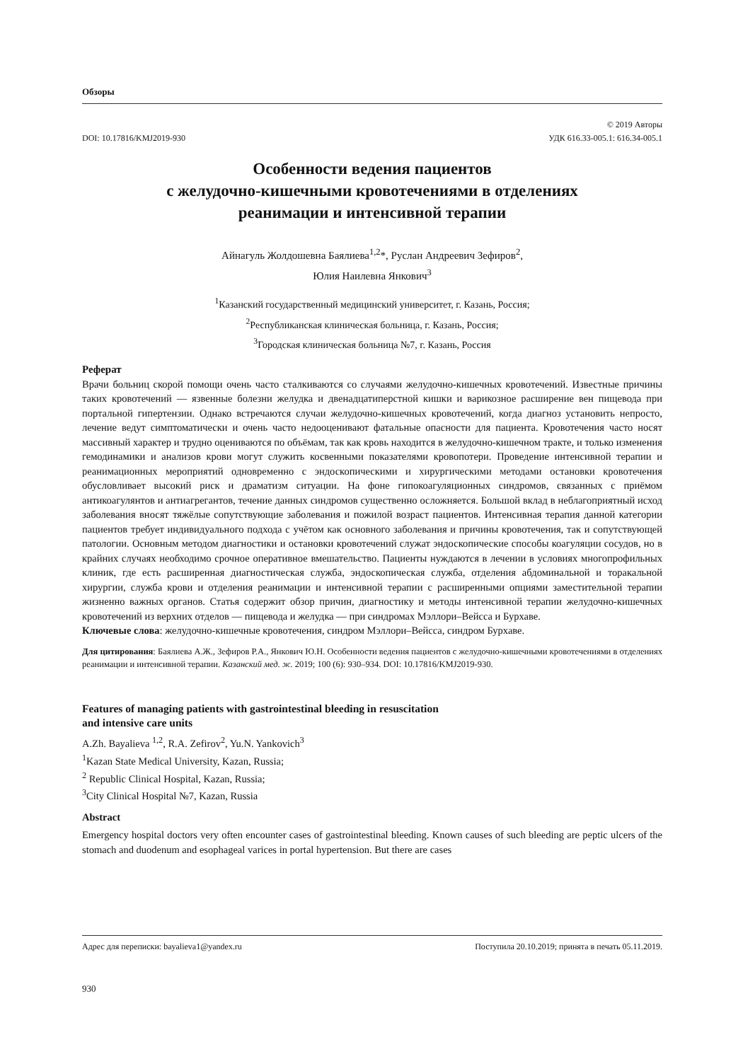Обзоры
DOI: 10.17816/KMJ2019-930
© 2019 Авторы
УДК 616.33-005.1: 616.34-005.1
Особенности ведения пациентов
с желудочно-кишечными кровотечениями в отделениях
реанимации и интенсивной терапии
Айнагуль Жолдошевна Баялиева<sup>1,2</sup>*, Руслан Андреевич Зефиров<sup>2</sup>,
Юлия Наилевна Янкович<sup>3</sup>
<sup>1</sup> Казанский государственный медицинский университет, г. Казань, Россия;
<sup>2</sup> Республиканская клиническая больница, г. Казань, Россия;
<sup>3</sup> Городская клиническая больница №7, г. Казань, Россия
Реферат
Врачи больниц скорой помощи очень часто сталкиваются со случаями желудочно-кишечных кровотечений. Известные причины таких кровотечений — язвенные болезни желудка и двенадцатиперстной кишки и варикозное расширение вен пищевода при портальной гипертензии. Однако встречаются случаи желудочно-кишечных кровотечений, когда диагноз установить непросто, лечение ведут симптоматически и очень часто недооценивают фатальные опасности для пациента. Кровотечения часто носят массивный характер и трудно оцениваются по объёмам, так как кровь находится в желудочно-кишечном тракте, и только изменения гемодинамики и анализов крови могут служить косвенными показателями кровопотери. Проведение интенсивной терапии и реанимационных мероприятий одновременно с эндоскопическими и хирургическими методами остановки кровотечения обусловливает высокий риск и драматизм ситуации. На фоне гипокоагуляционных синдромов, связанных с приёмом антикоагулянтов и антиагрегантов, течение данных синдромов существенно осложняется. Большой вклад в неблагоприятный исход заболевания вносят тяжёлые сопутствующие заболевания и пожилой возраст пациентов. Интенсивная терапия данной категории пациентов требует индивидуального подхода с учётом как основного заболевания и причины кровотечения, так и сопутствующей патологии. Основным методом диагностики и остановки кровотечений служат эндоскопические способы коагуляции сосудов, но в крайних случаях необходимо срочное оперативное вмешательство. Пациенты нуждаются в лечении в условиях многопрофильных клиник, где есть расширенная диагностическая служба, эндоскопическая служба, отделения абдоминальной и торакальной хирургии, служба крови и отделения реанимации и интенсивной терапии с расширенными опциями заместительной терапии жизненно важных органов. Статья содержит обзор причин, диагностику и методы интенсивной терапии желудочно-кишечных кровотечений из верхних отделов — пищевода и желудка — при синдромах Мэллори–Вейсса и Бурхаве.
Ключевые слова: желудочно-кишечные кровотечения, синдром Мэллори–Вейсса, синдром Бурхаве.
Для цитирования: Баялиева А.Ж., Зефиров Р.А., Янкович Ю.Н. Особенности ведения пациентов с желудочно-кишечными кровотечениями в отделениях реанимации и интенсивной терапии. Казанский мед. ж. 2019; 100 (6): 930–934. DOI: 10.17816/KMJ2019-930.
Features of managing patients with gastrointestinal bleeding in resuscitation
and intensive care units
A.Zh. Bayalieva <sup>1,2</sup>, R.A. Zefirov<sup>2</sup>, Yu.N. Yankovich<sup>3</sup>
<sup>1</sup> Kazan State Medical University, Kazan, Russia;
<sup>2</sup> Republic Clinical Hospital, Kazan, Russia;
<sup>3</sup> City Clinical Hospital №7, Kazan, Russia
Abstract
Emergency hospital doctors very often encounter cases of gastrointestinal bleeding. Known causes of such bleeding are peptic ulcers of the stomach and duodenum and esophageal varices in portal hypertension. But there are cases
Адрес для переписки: bayalieva1@yandex.ru Поступила 20.10.2019; принята в печать 05.11.2019.
930